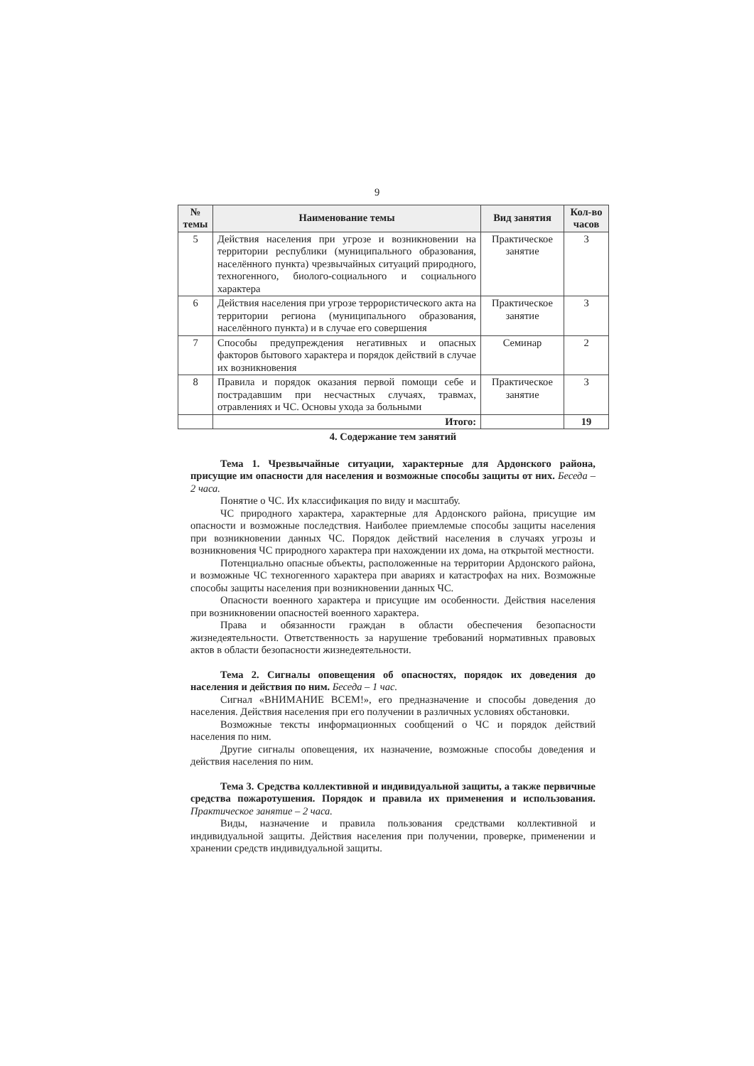9
| № темы | Наименование темы | Вид занятия | Кол-во часов |
| --- | --- | --- | --- |
| 5 | Действия населения при угрозе и возникновении на территории республики (муниципального образования, населённого пункта) чрезвычайных ситуаций природного, техногенного, биолого-социального и социального характера | Практическое занятие | 3 |
| 6 | Действия населения при угрозе террористического акта на территории региона (муниципального образования, населённого пункта) и в случае его совершения | Практическое занятие | 3 |
| 7 | Способы предупреждения негативных и опасных факторов бытового характера и порядок действий в случае их возникновения | Семинар | 2 |
| 8 | Правила и порядок оказания первой помощи себе и пострадавшим при несчастных случаях, травмах, отравлениях и ЧС. Основы ухода за больными | Практическое занятие | 3 |
| | Итого: | | 19 |
4. Содержание тем занятий
Тема 1. Чрезвычайные ситуации, характерные для Ардонского района, присущие им опасности для населения и возможные способы защиты от них. Беседа – 2 часа.
Понятие о ЧС. Их классификация по виду и масштабу.
ЧС природного характера, характерные для Ардонского района, присущие им опасности и возможные последствия. Наиболее приемлемые способы защиты населения при возникновении данных ЧС. Порядок действий населения в случаях угрозы и возникновения ЧС природного характера при нахождении их дома, на открытой местности.
Потенциально опасные объекты, расположенные на территории Ардонского района, и возможные ЧС техногенного характера при авариях и катастрофах на них. Возможные способы защиты населения при возникновении данных ЧС.
Опасности военного характера и присущие им особенности. Действия населения при возникновении опасностей военного характера.
Права и обязанности граждан в области обеспечения безопасности жизнедеятельности. Ответственность за нарушение требований нормативных правовых актов в области безопасности жизнедеятельности.
Тема 2. Сигналы оповещения об опасностях, порядок их доведения до населения и действия по ним. Беседа – 1 час.
Сигнал «ВНИМАНИЕ ВСЕМ!», его предназначение и способы доведения до населения. Действия населения при его получении в различных условиях обстановки.
Возможные тексты информационных сообщений о ЧС и порядок действий населения по ним.
Другие сигналы оповещения, их назначение, возможные способы доведения и действия населения по ним.
Тема 3. Средства коллективной и индивидуальной защиты, а также первичные средства пожаротушения. Порядок и правила их применения и использования. Практическое занятие – 2 часа.
Виды, назначение и правила пользования средствами коллективной и индивидуальной защиты. Действия населения при получении, проверке, применении и хранении средств индивидуальной защиты.